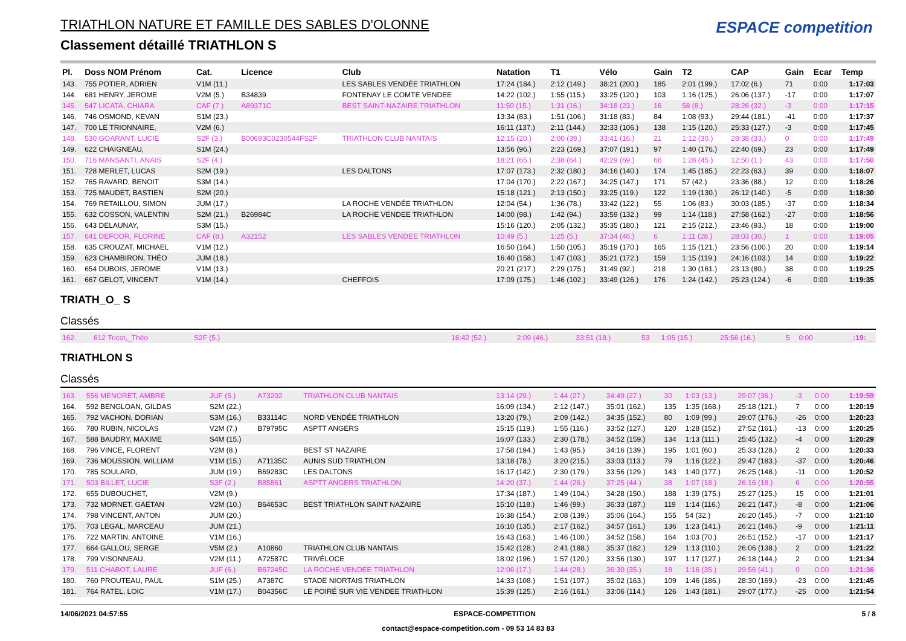TRIATHLON NATURE ET FAMILLE DES SABLES D'OLONNE
Classement détaillé TRIATHLON S
ESPACE competition
| Pl. | Doss NOM Prénom | Cat. | Licence | Club | Natation | T1 | Vélo | Gain | T2 | CAP | Gain | Ecar | Temp |
| --- | --- | --- | --- | --- | --- | --- | --- | --- | --- | --- | --- | --- | --- |
| 143. | 755 POTIER, ADRIEN | V1M (11.) | | LES SABLES VENDÉE TRIATHLON | 17:24 (184.) | 2:12 (149.) | 38:21 (200.) | 185 | 2:01 (199.) | 17:02 (6.) | 71 | 0:00 | 1:17:03 |
| 144. | 681 HENRY, JEROME | V2M (5.) | B34839 | FONTENAY LE COMTE VENDEE | 14:22 (102.) | 1:55 (115.) | 33:25 (120.) | 103 | 1:16 (125.) | 26:06 (137.) | -17 | 0:00 | 1:17:07 |
| 145. | 547 LICATA, CHIARA | CAF (7.) | A89371C | BEST SAINT-NAZAIRE TRIATHLON | 11:59 (15.) | 1:31 (16.) | 34:18 (23.) | 16 | 58 (8.) | 28:26 (32.) | -3 | 0:00 | 1:17:15 |
| 146. | 746 OSMOND, KEVAN | S1M (23.) | | | 13:34 (83.) | 1:51 (106.) | 31:18 (83.) | 84 | 1:08 (93.) | 29:44 (181.) | -41 | 0:00 | 1:17:37 |
| 147. | 700 LE TRIONNAIRE, | V2M (6.) | | | 16:11 (137.) | 2:11 (144.) | 32:33 (106.) | 138 | 1:15 (120.) | 25:33 (127.) | -3 | 0:00 | 1:17:45 |
| 148. | 530 GOARANT, LUCIE | S2F (3.) | B00693C0230544FS2F | TRIATHLON CLUB NANTAIS | 12:15 (20.) | 2:00 (39.) | 33:41 (16.) | 21 | 1:12 (30.) | 28:38 (33.) | 0 | 0:00 | 1:17:49 |
| 149. | 622 CHAIGNEAU, | S1M (24.) | | | 13:56 (96.) | 2:23 (169.) | 37:07 (191.) | 97 | 1:40 (176.) | 22:40 (69.) | 23 | 0:00 | 1:17:49 |
| 150. | 716 MANSANTI, ANAIS | S2F (4.) | | | 18:21 (65.) | 2:38 (64.) | 42:29 (69.) | 66 | 1:28 (45.) | 12:50 (1.) | 43 | 0:00 | 1:17:50 |
| 151. | 728 MERLET, LUCAS | S2M (19.) | | LES DALTONS | 17:07 (173.) | 2:32 (180.) | 34:16 (140.) | 174 | 1:45 (185.) | 22:23 (63.) | 39 | 0:00 | 1:18:07 |
| 152. | 765 RAVARD, BENOIT | S3M (14.) | | | 17:04 (170.) | 2:22 (167.) | 34:25 (147.) | 171 | 57 (42.) | 23:36 (88.) | 12 | 0:00 | 1:18:26 |
| 153. | 725 MAUDET, BASTIEN | S2M (20.) | | | 15:18 (121.) | 2:13 (150.) | 33:25 (119.) | 122 | 1:19 (130.) | 26:12 (140.) | -5 | 0:00 | 1:18:30 |
| 154. | 769 RETAILLOU, SIMON | JUM (17.) | | LA ROCHE VENDÉE TRIATHLON | 12:04 (54.) | 1:36 (78.) | 33:42 (122.) | 55 | 1:06 (83.) | 30:03 (185.) | -37 | 0:00 | 1:18:34 |
| 155. | 632 COSSON, VALENTIN | S2M (21.) | B26984C | LA ROCHE VENDEE TRIATHLON | 14:00 (98.) | 1:42 (94.) | 33:59 (132.) | 99 | 1:14 (118.) | 27:58 (162.) | -27 | 0:00 | 1:18:56 |
| 156. | 643 DELAUNAY, | S3M (15.) | | | 15:16 (120.) | 2:05 (132.) | 35:35 (180.) | 121 | 2:15 (212.) | 23:46 (93.) | 18 | 0:00 | 1:19:00 |
| 157. | 641 DEFOOR, FLORINE | CAF (8.) | A32152 | LES SABLES VENDEE TRIATHLON | 10:49 (5.) | 1:25 (5.) | 37:34 (46.) | 6 | 1:11 (28.) | 28:03 (30.) | 1 | 0:00 | 1:19:05 |
| 158. | 635 CROUZAT, MICHAEL | V1M (12.) | | | 16:50 (164.) | 1:50 (105.) | 35:19 (170.) | 165 | 1:15 (121.) | 23:56 (100.) | 20 | 0:00 | 1:19:14 |
| 159. | 623 CHAMBIRON, THÉO | JUM (18.) | | | 16:40 (158.) | 1:47 (103.) | 35:21 (172.) | 159 | 1:15 (119.) | 24:16 (103.) | 14 | 0:00 | 1:19:22 |
| 160. | 654 DUBOIS, JEROME | V1M (13.) | | | 20:21 (217.) | 2:29 (175.) | 31:49 (92.) | 218 | 1:30 (161.) | 23:13 (80.) | 38 | 0:00 | 1:19:25 |
| 161. | 667 GELOT, VINCENT | V1M (14.) | | CHEFFOIS | 17:09 (175.) | 1:46 (102.) | 33:49 (126.) | 176 | 1:24 (142.) | 25:23 (124.) | -6 | 0:00 | 1:19:35 |
TRIATH_O_ S
Classés
| 162. | 612 Tricot,_Théo | S2F (5.) | 16:42 (52.) | 2:09 (46.) | 33:51 (18.) | 53 | 1:05 (15.) | 25:56 (16.) | 5 | 0:00 | _:19:__ |
TRIATHLON S
Classés
| 163. | 556 MENORET, AMBRE | JUF (5.) | A73202 | TRIATHLON CLUB NANTAIS | 13:14 (29.) | 1:44 (27.) | 34:49 (27.) | 30 | 1:03 (13.) | 29:07 (36.) | -3 | 0:00 | 1:19:59 |
| 164. | 592 BENGLOAN, GILDAS | S2M (22.) | | | 16:09 (134.) | 2:12 (147.) | 35:01 (162.) | 135 | 1:35 (168.) | 25:18 (121.) | 7 | 0:00 | 1:20:19 |
| 165. | 792 VACHON, DORIAN | S3M (16.) | B33114C | NORD VENDÉE TRIATHLON | 13:20 (79.) | 2:09 (142.) | 34:35 (152.) | 80 | 1:09 (99.) | 29:07 (176.) | -26 | 0:00 | 1:20:23 |
| 166. | 780 RUBIN, NICOLAS | V2M (7.) | B79795C | ASPTT ANGERS | 15:15 (119.) | 1:55 (116.) | 33:52 (127.) | 120 | 1:28 (152.) | 27:52 (161.) | -13 | 0:00 | 1:20:25 |
| 167. | 588 BAUDRY, MAXIME | S4M (15.) | | | 16:07 (133.) | 2:30 (178.) | 34:52 (159.) | 134 | 1:13 (111.) | 25:45 (132.) | -4 | 0:00 | 1:20:29 |
| 168. | 796 VINCE, FLORENT | V2M (8.) | | BEST ST NAZAIRE | 17:58 (194.) | 1:43 (95.) | 34:16 (139.) | 195 | 1:01 (60.) | 25:33 (128.) | 2 | 0:00 | 1:20:33 |
| 169. | 736 MOUSSION, WILLIAM | V1M (15.) | A71135C | AUNIS SUD TRIATHLON | 13:18 (78.) | 3:20 (215.) | 33:03 (113.) | 79 | 1:16 (122.) | 29:47 (183.) | -37 | 0:00 | 1:20:46 |
| 170. | 785 SOULARD, | JUM (19.) | B69283C | LES DALTONS | 16:17 (142.) | 2:30 (179.) | 33:56 (129.) | 143 | 1:40 (177.) | 26:25 (148.) | -11 | 0:00 | 1:20:52 |
| 171. | 503 BILLET, LUCIE | S3F (2.) | B85861 | ASPTT ANGERS TRIATHLON | 14:20 (37.) | 1:44 (26.) | 37:25 (44.) | 38 | 1:07 (18.) | 26:16 (18.) | 6 | 0:00 | 1:20:55 |
| 172. | 655 DUBOUCHET, | V2M (9.) | | | 17:34 (187.) | 1:49 (104.) | 34:28 (150.) | 188 | 1:39 (175.) | 25:27 (125.) | 15 | 0:00 | 1:21:01 |
| 173. | 732 MORNET, GAËTAN | V2M (10.) | B64653C | BEST TRIATHLON SAINT NAZAIRE | 15:10 (118.) | 1:46 (99.) | 36:33 (187.) | 119 | 1:14 (116.) | 26:21 (147.) | -8 | 0:00 | 1:21:06 |
| 174. | 798 VINCENT, ANTON | JUM (20.) | | | 16:38 (154.) | 2:08 (139.) | 35:06 (164.) | 155 | 54 (32.) | 26:20 (145.) | -7 | 0:00 | 1:21:10 |
| 175. | 703 LEGAL, MARCEAU | JUM (21.) | | | 16:10 (135.) | 2:17 (162.) | 34:57 (161.) | 136 | 1:23 (141.) | 26:21 (146.) | -9 | 0:00 | 1:21:11 |
| 176. | 722 MARTIN, ANTOINE | V1M (16.) | | | 16:43 (163.) | 1:46 (100.) | 34:52 (158.) | 164 | 1:03 (70.) | 26:51 (152.) | -17 | 0:00 | 1:21:17 |
| 177. | 664 GALLOU, SERGE | V5M (2.) | A10860 | TRIATHLON CLUB NANTAIS | 15:42 (128.) | 2:41 (188.) | 35:37 (182.) | 129 | 1:13 (110.) | 26:06 (138.) | 2 | 0:00 | 1:21:22 |
| 178. | 799 VISONNEAU, | V2M (11.) | A72587C | TRIVÉLOCE | 18:02 (196.) | 1:57 (120.) | 33:56 (130.) | 197 | 1:17 (127.) | 26:18 (144.) | 2 | 0:00 | 1:21:34 |
| 179. | 511 CHABOT, LAURE | JUF (6.) | B67245C | LA ROCHE VENDEE TRIATHLON | 12:06 (17.) | 1:44 (28.) | 36:30 (35.) | 18 | 1:16 (35.) | 29:56 (41.) | 0 | 0:00 | 1:21:36 |
| 180. | 760 PROUTEAU, PAUL | S1M (25.) | A7387C | STADE NIORTAIS TRIATHLON | 14:33 (108.) | 1:51 (107.) | 35:02 (163.) | 109 | 1:46 (186.) | 28:30 (169.) | -23 | 0:00 | 1:21:45 |
| 181. | 764 RATEL, LOIC | V1M (17.) | B04356C | LE POIRÉ SUR VIE VENDEE TRIATHLON | 15:39 (125.) | 2:16 (161.) | 33:06 (114.) | 126 | 1:43 (181.) | 29:07 (177.) | -25 | 0:00 | 1:21:54 |
14/06/2021 04:57:55 ESPACE-COMPETITION 5 / 8
contact@espace-competition.com - 09 53 14 83 83